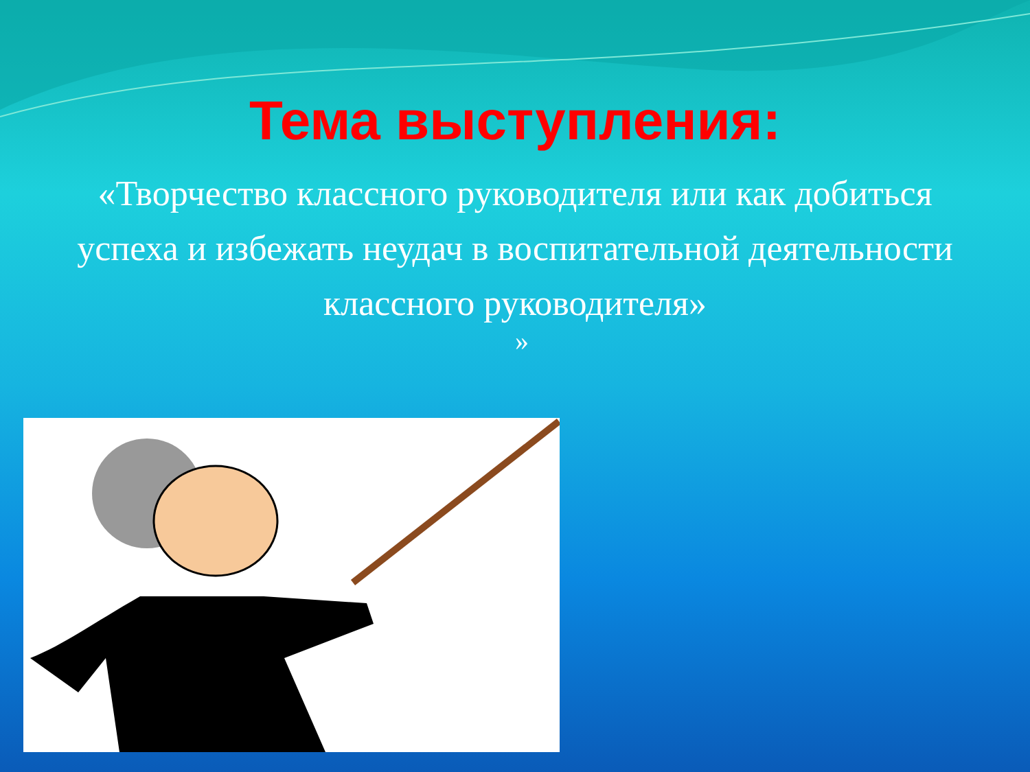Тема выступления:
«Творчество классного руководителя или как добиться успеха и избежать неудач в воспитательной деятельности классного руководителя»
»